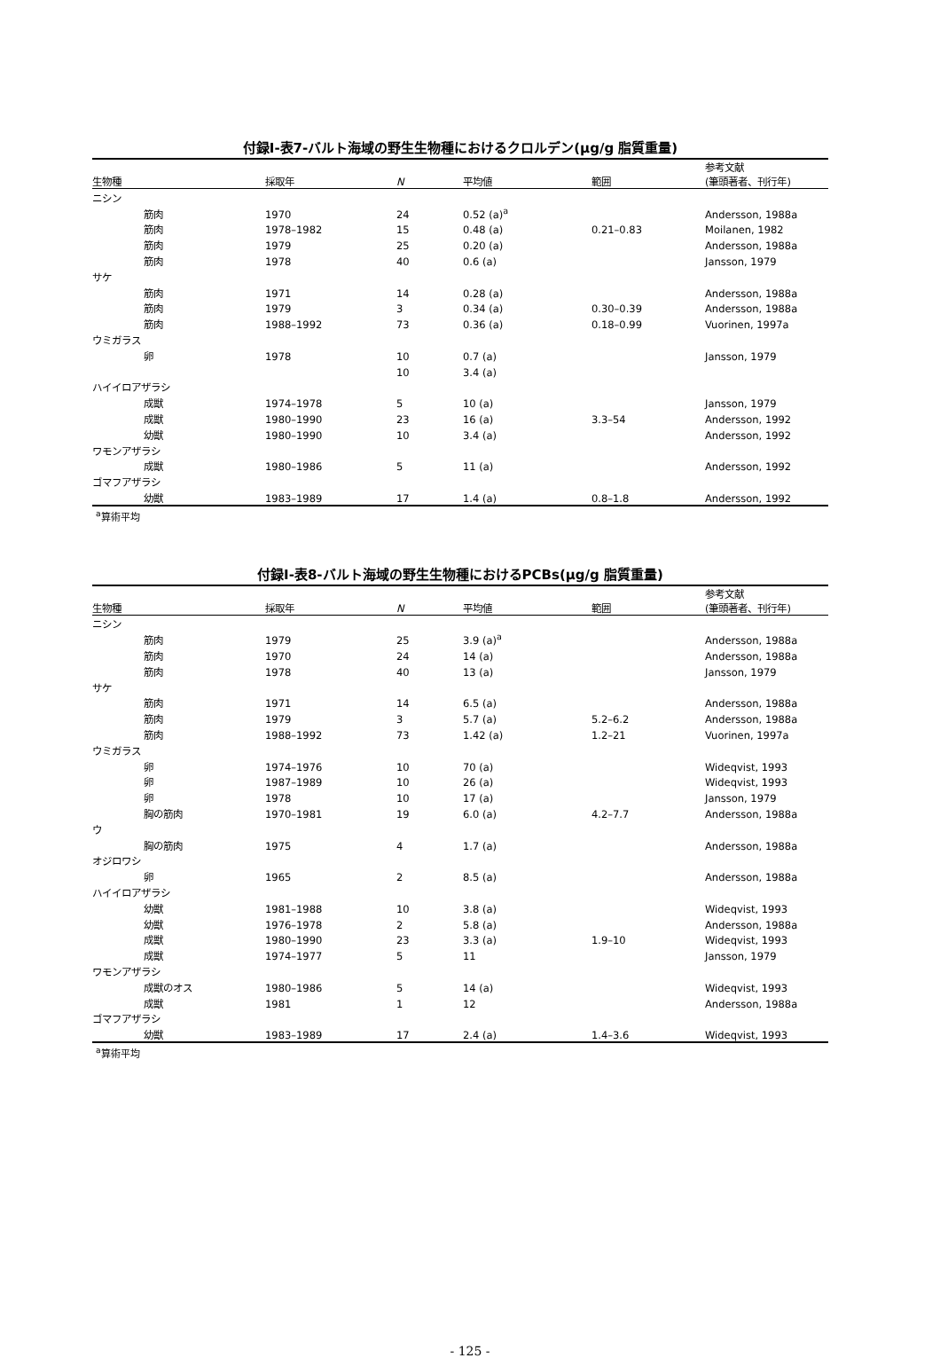付録Ⅰ-表7-バルト海域の野生生物種におけるクロルデン(μg/g 脂質重量)
| 生物種 | 採取年 | N | 平均値 | 範囲 | 参考文献 (筆頭著者、刊行年) |
| --- | --- | --- | --- | --- | --- |
| ニシン | | | | | |
| 筋肉 | 1970 | 24 | 0.52 (a)<sup>a</sup> | | Andersson, 1988a |
| 筋肉 | 1978–1982 | 15 | 0.48 (a) | 0.21–0.83 | Moilanen, 1982 |
| 筋肉 | 1979 | 25 | 0.20 (a) | | Andersson, 1988a |
| 筋肉 | 1978 | 40 | 0.6 (a) | | Jansson, 1979 |
| サケ | | | | | |
| 筋肉 | 1971 | 14 | 0.28 (a) | | Andersson, 1988a |
| 筋肉 | 1979 | 3 | 0.34 (a) | 0.30–0.39 | Andersson, 1988a |
| 筋肉 | 1988–1992 | 73 | 0.36 (a) | 0.18–0.99 | Vuorinen, 1997a |
| ウミガラス | | | | | |
| 卵 | 1978 | 10 | 0.7 (a) | | Jansson, 1979 |
| | | 10 | 3.4 (a) | | |
| ハイイロアザラシ | | | | | |
| 成獣 | 1974–1978 | 5 | 10 (a) | | Jansson, 1979 |
| 成獣 | 1980–1990 | 23 | 16 (a) | 3.3–54 | Andersson, 1992 |
| 幼獣 | 1980–1990 | 10 | 3.4 (a) | | Andersson, 1992 |
| ワモンアザラシ | | | | | |
| 成獣 | 1980–1986 | 5 | 11 (a) | | Andersson, 1992 |
| ゴマフアザラシ | | | | | |
| 幼獣 | 1983–1989 | 17 | 1.4 (a) | 0.8–1.8 | Andersson, 1992 |
<sup>a</sup> 算術平均
付録Ⅰ-表8-バルト海域の野生生物種におけるPCBs(μg/g 脂質重量)
| 生物種 | 採取年 | N | 平均値 | 範囲 | 参考文献 (筆頭著者、刊行年) |
| --- | --- | --- | --- | --- | --- |
| ニシン | | | | | |
| 筋肉 | 1979 | 25 | 3.9 (a)<sup>a</sup> | | Andersson, 1988a |
| 筋肉 | 1970 | 24 | 14 (a) | | Andersson, 1988a |
| 筋肉 | 1978 | 40 | 13 (a) | | Jansson, 1979 |
| サケ | | | | | |
| 筋肉 | 1971 | 14 | 6.5 (a) | | Andersson, 1988a |
| 筋肉 | 1979 | 3 | 5.7 (a) | 5.2–6.2 | Andersson, 1988a |
| 筋肉 | 1988–1992 | 73 | 1.42 (a) | 1.2–21 | Vuorinen, 1997a |
| ウミガラス | | | | | |
| 卵 | 1974–1976 | 10 | 70 (a) | | Wideqvist, 1993 |
| 卵 | 1987–1989 | 10 | 26 (a) | | Wideqvist, 1993 |
| 卵 | 1978 | 10 | 17 (a) | | Jansson, 1979 |
| 胸の筋肉 | 1970–1981 | 19 | 6.0 (a) | 4.2–7.7 | Andersson, 1988a |
| ウ | | | | | |
| 胸の筋肉 | 1975 | 4 | 1.7 (a) | | Andersson, 1988a |
| オジロワシ | | | | | |
| 卵 | 1965 | 2 | 8.5 (a) | | Andersson, 1988a |
| ハイイロアザラシ | | | | | |
| 幼獣 | 1981–1988 | 10 | 3.8 (a) | | Wideqvist, 1993 |
| 幼獣 | 1976–1978 | 2 | 5.8 (a) | | Andersson, 1988a |
| 成獣 | 1980–1990 | 23 | 3.3 (a) | 1.9–10 | Wideqvist, 1993 |
| 成獣 | 1974–1977 | 5 | 11 | | Jansson, 1979 |
| ワモンアザラシ | | | | | |
| 成獣のオス | 1980–1986 | 5 | 14 (a) | | Wideqvist, 1993 |
| 成獣 | 1981 | 1 | 12 | | Andersson, 1988a |
| ゴマフアザラシ | | | | | |
| 幼獣 | 1983–1989 | 17 | 2.4 (a) | 1.4–3.6 | Wideqvist, 1993 |
<sup>a</sup> 算術平均
- 125 -